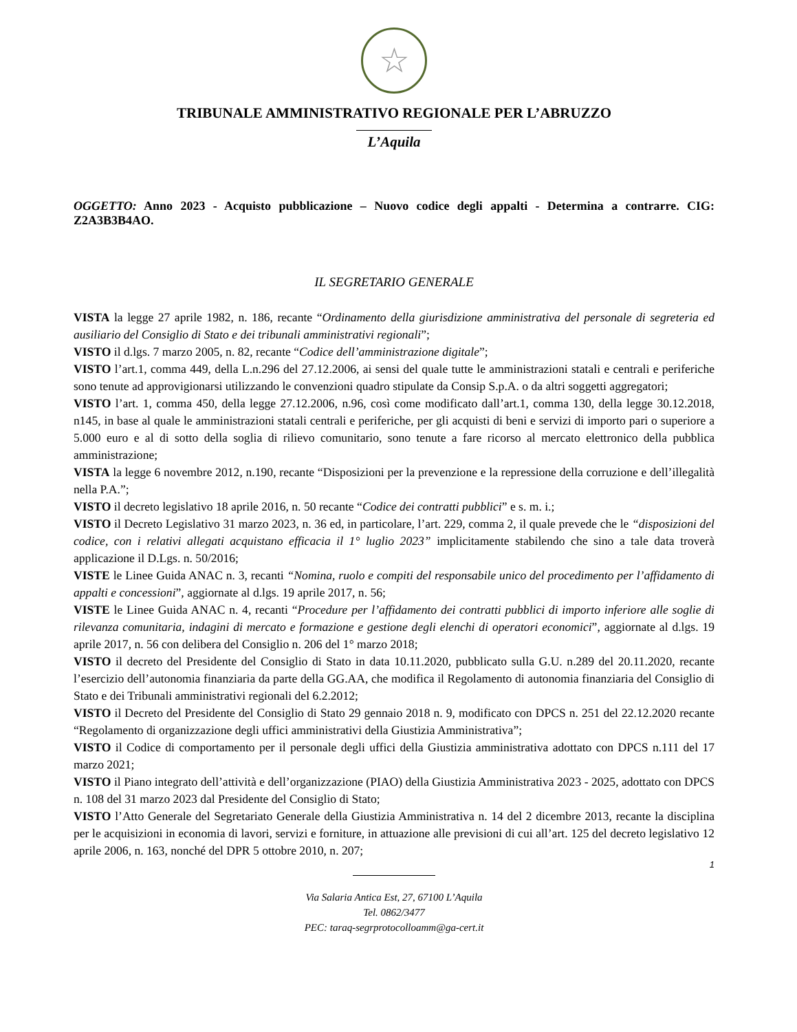☆
TRIBUNALE AMMINISTRATIVO REGIONALE PER L’ABRUZZO
L’Aquila
OGGETTO: Anno 2023 - Acquisto pubblicazione – Nuovo codice degli appalti - Determina a contrarre. CIG: Z2A3B3B4AO.
IL SEGRETARIO GENERALE
VISTA la legge 27 aprile 1982, n. 186, recante “Ordinamento della giurisdizione amministrativa del personale di segreteria ed ausiliario del Consiglio di Stato e dei tribunali amministrativi regionali”;
VISTO il d.lgs. 7 marzo 2005, n. 82, recante “Codice dell’amministrazione digitale”;
VISTO l’art.1, comma 449, della L.n.296 del 27.12.2006, ai sensi del quale tutte le amministrazioni statali e centrali e periferiche sono tenute ad approvigionarsi utilizzando le convenzioni quadro stipulate da Consip S.p.A. o da altri soggetti aggregatori;
VISTO l’art. 1, comma 450, della legge 27.12.2006, n.96, così come modificato dall’art.1, comma 130, della legge 30.12.2018, n145, in base al quale le amministrazioni statali centrali e periferiche, per gli acquisti di beni e servizi di importo pari o superiore a 5.000 euro e al di sotto della soglia di rilievo comunitario, sono tenute a fare ricorso al mercato elettronico della pubblica amministrazione;
VISTA la legge 6 novembre 2012, n.190, recante “Disposizioni per la prevenzione e la repressione della corruzione e dell’illegalità nella P.A.”;
VISTO il decreto legislativo 18 aprile 2016, n. 50 recante “Codice dei contratti pubblici” e s. m. i.;
VISTO il Decreto Legislativo 31 marzo 2023, n. 36 ed, in particolare, l’art. 229, comma 2, il quale prevede che le “disposizioni del codice, con i relativi allegati acquistano efficacia il 1° luglio 2023” implicitamente stabilendo che sino a tale data troverà applicazione il D.Lgs. n. 50/2016;
VISTE le Linee Guida ANAC n. 3, recanti “Nomina, ruolo e compiti del responsabile unico del procedimento per l’affidamento di appalti e concessioni”, aggiornate al d.lgs. 19 aprile 2017, n. 56;
VISTE le Linee Guida ANAC n. 4, recanti “Procedure per l’affidamento dei contratti pubblici di importo inferiore alle soglie di rilevanza comunitaria, indagini di mercato e formazione e gestione degli elenchi di operatori economici”, aggiornate al d.lgs. 19 aprile 2017, n. 56 con delibera del Consiglio n. 206 del 1° marzo 2018;
VISTO il decreto del Presidente del Consiglio di Stato in data 10.11.2020, pubblicato sulla G.U. n.289 del 20.11.2020, recante l’esercizio dell’autonomia finanziaria da parte della GG.AA, che modifica il Regolamento di autonomia finanziaria del Consiglio di Stato e dei Tribunali amministrativi regionali del 6.2.2012;
VISTO il Decreto del Presidente del Consiglio di Stato 29 gennaio 2018 n. 9, modificato con DPCS n. 251 del 22.12.2020 recante “Regolamento di organizzazione degli uffici amministrativi della Giustizia Amministrativa”;
VISTO il Codice di comportamento per il personale degli uffici della Giustizia amministrativa adottato con DPCS n.111 del 17 marzo 2021;
VISTO il Piano integrato dell’attività e dell’organizzazione (PIAO) della Giustizia Amministrativa 2023 - 2025, adottato con DPCS n. 108 del 31 marzo 2023 dal Presidente del Consiglio di Stato;
VISTO l’Atto Generale del Segretariato Generale della Giustizia Amministrativa n. 14 del 2 dicembre 2013, recante la disciplina per le acquisizioni in economia di lavori, servizi e forniture, in attuazione alle previsioni di cui all’art. 125 del decreto legislativo 12 aprile 2006, n. 163, nonché del DPR 5 ottobre 2010, n. 207;
1
Via Salaria Antica Est, 27, 67100 L’Aquila
Tel. 0862/3477
PEC: taraq-segrprotocolloamm@ga-cert.it